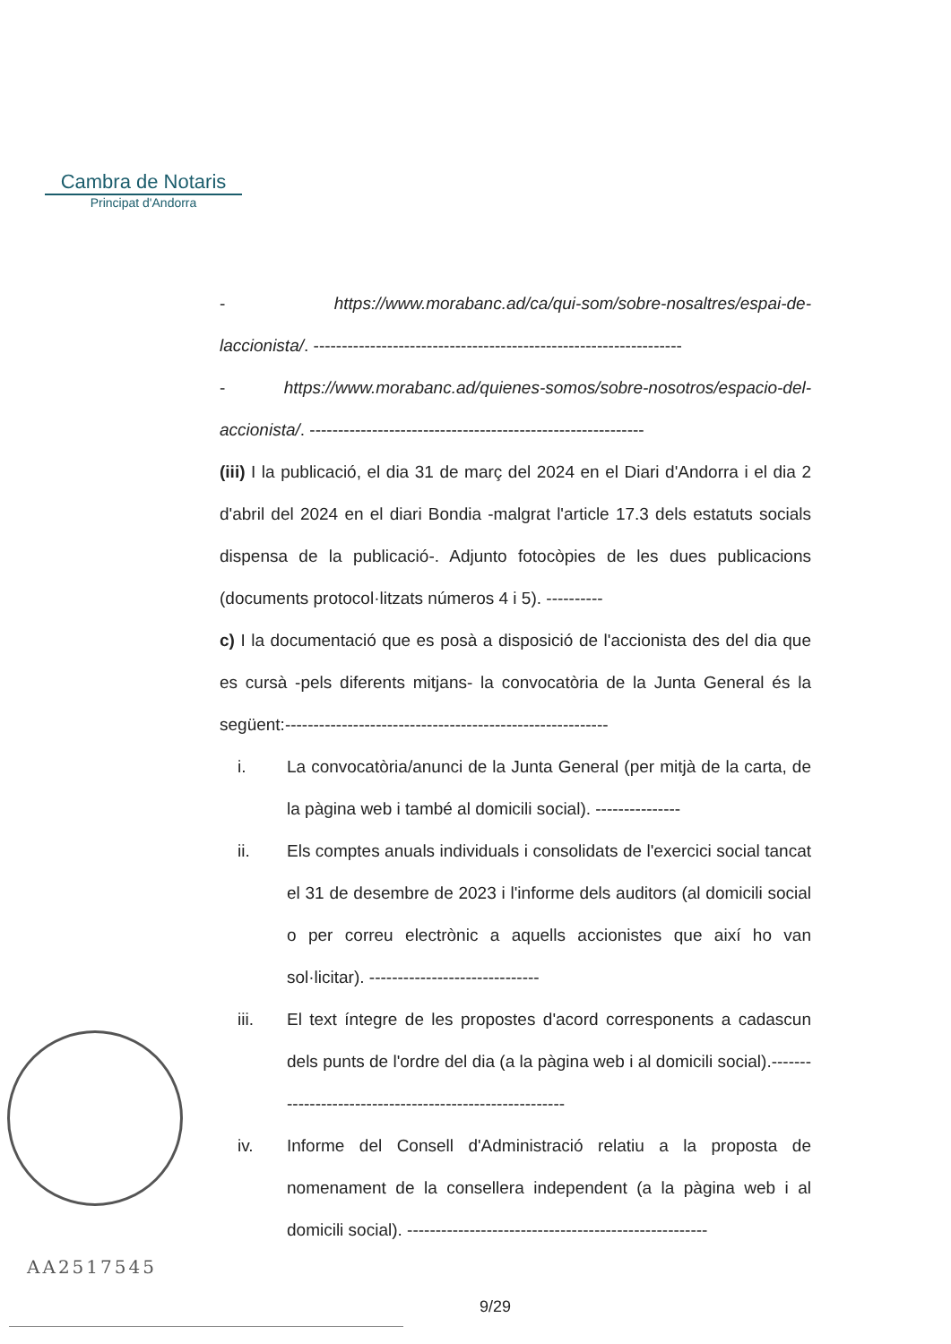Cambra de Notaris
Principat d'Andorra
- https://www.morabanc.ad/ca/qui-som/sobre-nosaltres/espai-de-laccionista/. -----------------------------------------------------------------
- https://www.morabanc.ad/quienes-somos/sobre-nosotros/espacio-del-accionista/. -----------------------------------------------------------
(iii) I la publicació, el dia 31 de març del 2024 en el Diari d'Andorra i el dia 2 d'abril del 2024 en el diari Bondia -malgrat l'article 17.3 dels estatuts socials dispensa de la publicació-. Adjunto fotocòpies de les dues publicacions (documents protocol·litzats números 4 i 5). ----------
c) I la documentació que es posà a disposició de l'accionista des del dia que es cursà -pels diferents mitjans- la convocatòria de la Junta General és la següent:---------------------------------------------------------
i. La convocatòria/anunci de la Junta General (per mitjà de la carta, de la pàgina web i també al domicili social). ---------------
ii. Els comptes anuals individuals i consolidats de l'exercici social tancat el 31 de desembre de 2023 i l'informe dels auditors (al domicili social o per correu electrònic a aquells accionistes que així ho van sol·licitar). ------------------------------
iii. El text íntegre de les propostes d'acord corresponents a cadascun dels punts de l'ordre del dia (a la pàgina web i al domicili social).--------------------------------------------------------
iv. Informe del Consell d'Administració relatiu a la proposta de nomenament de la consellera independent (a la pàgina web i al domicili social). -----------------------------------------------------
AA2517545
9/29